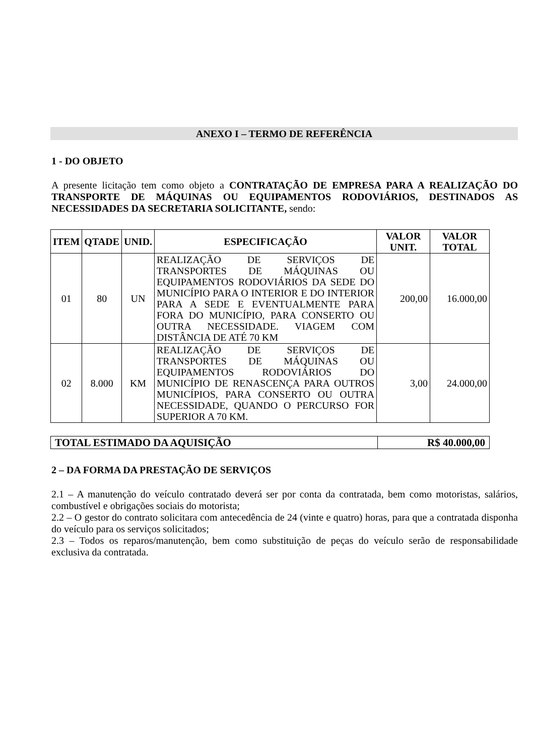ANEXO I – TERMO DE REFERÊNCIA
1 - DO OBJETO
A presente licitação tem como objeto a CONTRATAÇÃO DE EMPRESA PARA A REALIZAÇÃO DO TRANSPORTE DE MÁQUINAS OU EQUIPAMENTOS RODOVIÁRIOS, DESTINADOS AS NECESSIDADES DA SECRETARIA SOLICITANTE, sendo:
| ITEM | QTADE | UNID. | ESPECIFICAÇÃO | VALOR UNIT. | VALOR TOTAL |
| --- | --- | --- | --- | --- | --- |
| 01 | 80 | UN | REALIZAÇÃO DE SERVIÇOS DE TRANSPORTES DE MÁQUINAS OU EQUIPAMENTOS RODOVIÁRIOS DA SEDE DO MUNICÍPIO PARA O INTERIOR E DO INTERIOR PARA A SEDE E EVENTUALMENTE PARA FORA DO MUNICÍPIO, PARA CONSERTO OU OUTRA NECESSIDADE. VIAGEM COM DISTÂNCIA DE ATÉ 70 KM | 200,00 | 16.000,00 |
| 02 | 8.000 | KM | REALIZAÇÃO DE SERVIÇOS DE TRANSPORTES DE MÁQUINAS OU EQUIPAMENTOS RODOVIÁRIOS DO MUNICÍPIO DE RENASCENÇA PARA OUTROS MUNICÍPIOS, PARA CONSERTO OU OUTRA NECESSIDADE, QUANDO O PERCURSO FOR SUPERIOR A 70 KM. | 3,00 | 24.000,00 |
| TOTAL ESTIMADO DA AQUISIÇÃO | R$ 40.000,00 |
2 – DA FORMA DA PRESTAÇÃO DE SERVIÇOS
2.1 – A manutenção do veículo contratado deverá ser por conta da contratada, bem como motoristas, salários, combustível e obrigações sociais do motorista;
2.2 – O gestor do contrato solicitara com antecedência de 24 (vinte e quatro) horas, para que a contratada disponha do veículo para os serviços solicitados;
2.3 – Todos os reparos/manutenção, bem como substituição de peças do veículo serão de responsabilidade exclusiva da contratada.